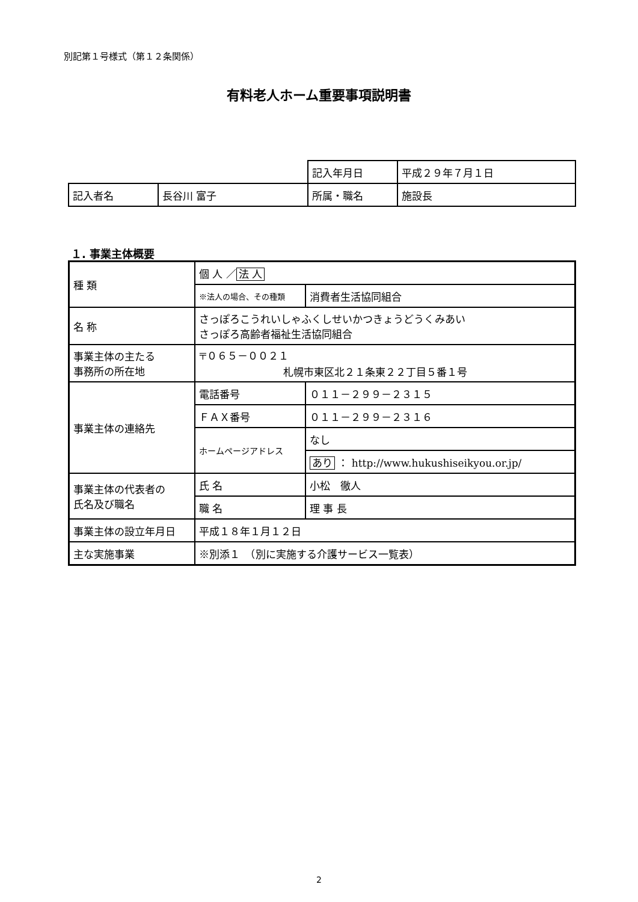別記第１号様式（第１２条関係）
有料老人ホーム重要事項説明書
| | | 記入年月日 | 平成２９年７月１日 |
| 記入者名 | 長谷川 富子 | 所属・職名 | 施設長 |
１. 事業主体概要
| 種 類 | 個 人 ／ 法 人 | |
| | ※法人の場合、その種類 | 消費者生活協同組合 |
| 名 称 | さっぽろこうれいしゃふくしせいかつきょうどうくみあい さっぽろ高齢者福祉生活協同組合 | |
| 事業主体の主たる 事務所の所在地 | 〒０６５－００２１ 札幌市東区北２１条東２２丁目５番１号 | |
| 事業主体の連絡先 | 電話番号 | ０１１－２９９－２３１５ |
| | ＦＡＸ番号 | ０１１－２９９－２３１６ |
| | ホームページアドレス | なし |
| | | あり ： http://www.hukushiseikyou.or.jp/ |
| 事業主体の代表者の 氏名及び職名 | 氏 名 | 小松 徹人 |
| | 職 名 | 理 事 長 |
| 事業主体の設立年月日 | 平成１８年１月１２日 | |
| 主な実施事業 | ※別添１ （別に実施する介護サービス一覧表） | |
2